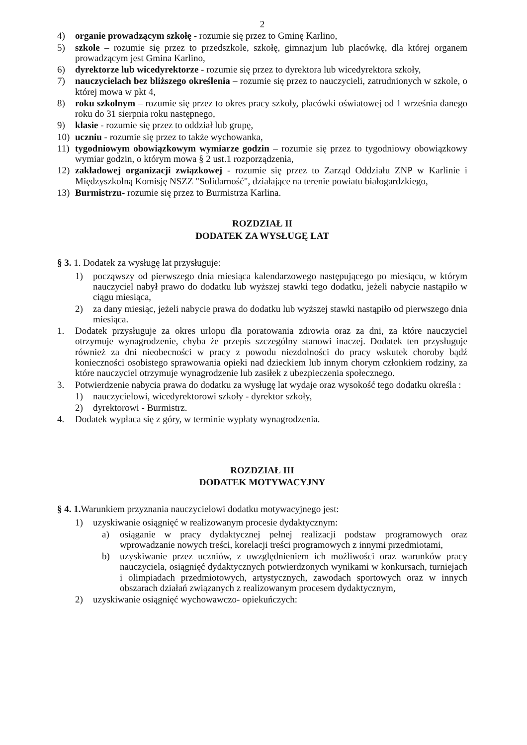2
4) organie prowadzącym szkołę - rozumie się przez to Gminę Karlino,
5) szkole – rozumie się przez to przedszkole, szkołę, gimnazjum lub placówkę, dla której organem prowadzącym jest Gmina Karlino,
6) dyrektorze lub wicedyrektorze - rozumie się przez to dyrektora lub wicedyrektora szkoły,
7) nauczycielach bez bliższego określenia – rozumie się przez to nauczycieli, zatrudnionych w szkole, o której mowa w pkt 4,
8) roku szkolnym – rozumie się przez to okres pracy szkoły, placówki oświatowej od 1 września danego roku do 31 sierpnia roku następnego,
9) klasie - rozumie się przez to oddział lub grupę,
10) uczniu - rozumie się przez to także wychowanka,
11) tygodniowym obowiązkowym wymiarze godzin – rozumie się przez to tygodniowy obowiązkowy wymiar godzin, o którym mowa § 2 ust.1 rozporządzenia,
12) zakładowej organizacji związkowej - rozumie się przez to Zarząd Oddziału ZNP w Karlinie i Międzyszkolną Komisję NSZZ "Solidarność", działające na terenie powiatu białogardzkiego,
13) Burmistrzu- rozumie się przez to Burmistrza Karlina.
ROZDZIAŁ II
DODATEK ZA WYSŁUGĘ LAT
§ 3. 1. Dodatek za wysługę lat przysługuje:
1) począwszy od pierwszego dnia miesiąca kalendarzowego następującego po miesiącu, w którym nauczyciel nabył prawo do dodatku lub wyższej stawki tego dodatku, jeżeli nabycie nastąpiło w ciągu miesiąca,
2) za dany miesiąc, jeżeli nabycie prawa do dodatku lub wyższej stawki nastąpiło od pierwszego dnia miesiąca.
1. Dodatek przysługuje za okres urlopu dla poratowania zdrowia oraz za dni, za które nauczyciel otrzymuje wynagrodzenie, chyba że przepis szczególny stanowi inaczej. Dodatek ten przysługuje również za dni nieobecności w pracy z powodu niezdolności do pracy wskutek choroby bądź konieczności osobistego sprawowania opieki nad dzieckiem lub innym chorym członkiem rodziny, za które nauczyciel otrzymuje wynagrodzenie lub zasiłek z ubezpieczenia społecznego.
3. Potwierdzenie nabycia prawa do dodatku za wysługę lat wydaje oraz wysokość tego dodatku określa :
1) nauczycielowi, wicedyrektorowi szkoły - dyrektor szkoły,
2) dyrektorowi - Burmistrz.
4. Dodatek wypłaca się z góry, w terminie wypłaty wynagrodzenia.
ROZDZIAŁ III
DODATEK MOTYWACYJNY
§ 4. 1. Warunkiem przyznania nauczycielowi dodatku motywacyjnego jest:
1) uzyskiwanie osiągnięć w realizowanym procesie dydaktycznym:
a) osiąganie w pracy dydaktycznej pełnej realizacji podstaw programowych oraz wprowadzanie nowych treści, korelacji treści programowych z innymi przedmiotami,
b) uzyskiwanie przez uczniów, z uwzględnieniem ich możliwości oraz warunków pracy nauczyciela, osiągnięć dydaktycznych potwierdzonych wynikami w konkursach, turniejach i olimpiadach przedmiotowych, artystycznych, zawodach sportowych oraz w innych obszarach działań związanych z realizowanym procesem dydaktycznym,
2) uzyskiwanie osiągnięć wychowawczo- opiekuńczych: